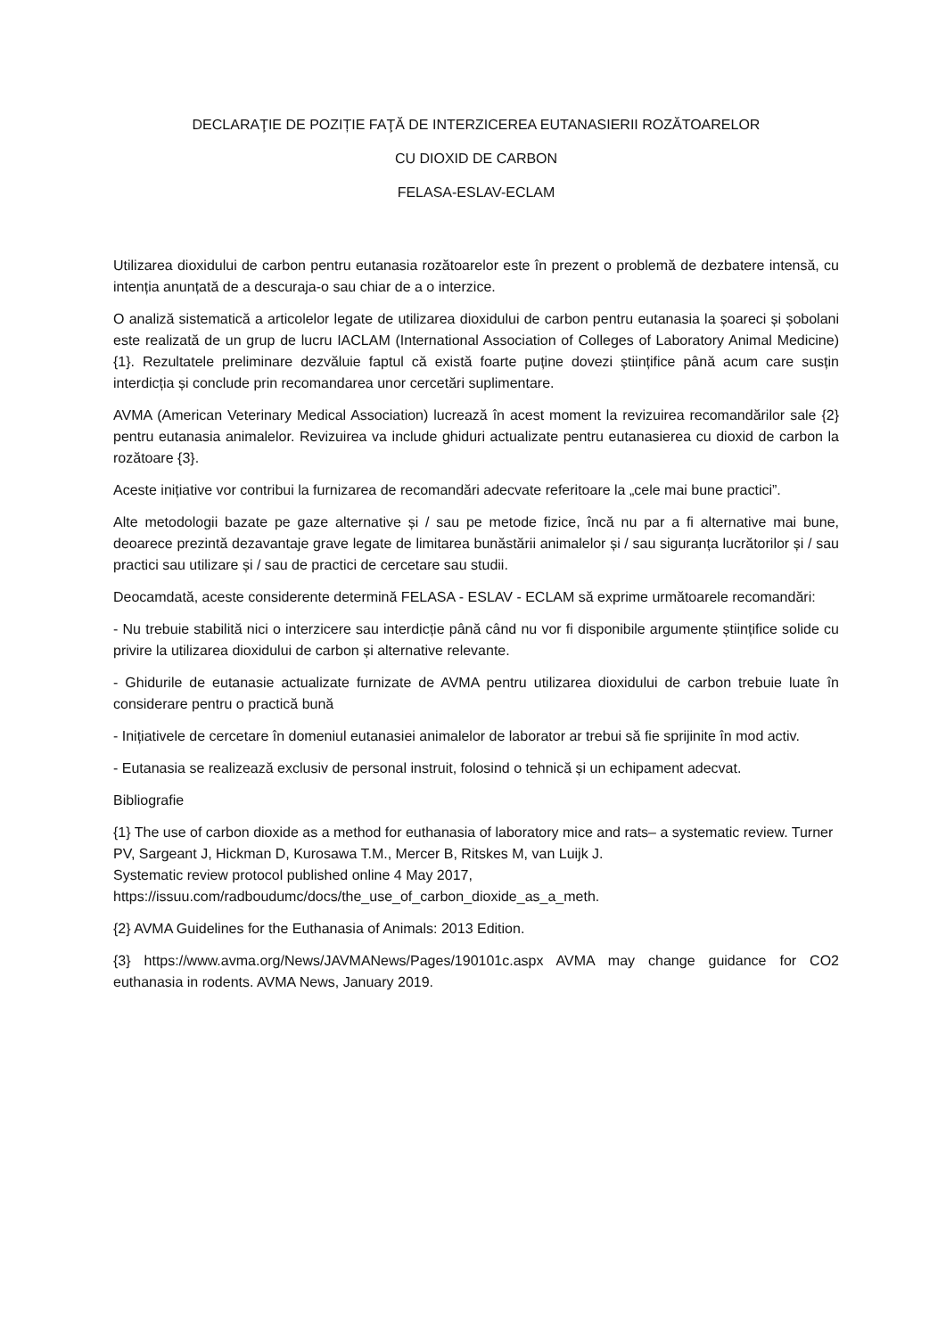DECLARAŢIE DE POZIȚIE FAŢĂ DE INTERZICEREA EUTANASIERII ROZĂTOARELOR
CU DIOXID DE CARBON
FELASA-ESLAV-ECLAM
Utilizarea dioxidului de carbon pentru eutanasia rozătoarelor este în prezent o problemă de dezbatere intensă, cu intenția anunțată de a descuraja-o sau chiar de a o interzice.
O analiză sistematică a articolelor legate de utilizarea dioxidului de carbon pentru eutanasia la șoareci și șobolani este realizată de un grup de lucru IACLAM (International Association of Colleges of Laboratory Animal Medicine) {1}. Rezultatele preliminare dezvăluie faptul că există foarte puține dovezi științifice până acum care susțin interdicția și conclude prin recomandarea unor cercetări suplimentare.
AVMA (American Veterinary Medical Association) lucrează în acest moment la revizuirea recomandărilor sale {2} pentru eutanasia animalelor. Revizuirea va include ghiduri actualizate pentru eutanasierea cu dioxid de carbon la rozătoare {3}.
Aceste inițiative vor contribui la furnizarea de recomandări adecvate referitoare la „cele mai bune practici”.
Alte metodologii bazate pe gaze alternative și / sau pe metode fizice, încă nu par a fi alternative mai bune, deoarece prezintă dezavantaje grave legate de limitarea bunăstării animalelor și / sau siguranța lucrătorilor și / sau practici sau utilizare și / sau de practici de cercetare sau studii.
Deocamdată, aceste considerente determină FELASA - ESLAV - ECLAM să exprime următoarele recomandări:
- Nu trebuie stabilită nici o interzicere sau interdicție până când nu vor fi disponibile argumente științifice solide cu privire la utilizarea dioxidului de carbon și alternative relevante.
- Ghidurile de eutanasie actualizate furnizate de AVMA pentru utilizarea dioxidului de carbon trebuie luate în considerare pentru o practică bună
- Inițiativele de cercetare în domeniul eutanasiei animalelor de laborator ar trebui să fie sprijinite în mod activ.
- Eutanasia se realizează exclusiv de personal instruit, folosind o tehnică și un echipament adecvat.
Bibliografie
{1} The use of carbon dioxide as a method for euthanasia of laboratory mice and rats– a systematic review. Turner PV, Sargeant J, Hickman D, Kurosawa T.M., Mercer B, Ritskes M, van Luijk J.
Systematic review protocol published online 4 May 2017,
https://issuu.com/radboudumc/docs/the_use_of_carbon_dioxide_as_a_meth.
{2} AVMA Guidelines for the Euthanasia of Animals: 2013 Edition.
{3} https://www.avma.org/News/JAVMANews/Pages/190101c.aspx AVMA may change guidance for CO2 euthanasia in rodents. AVMA News, January 2019.